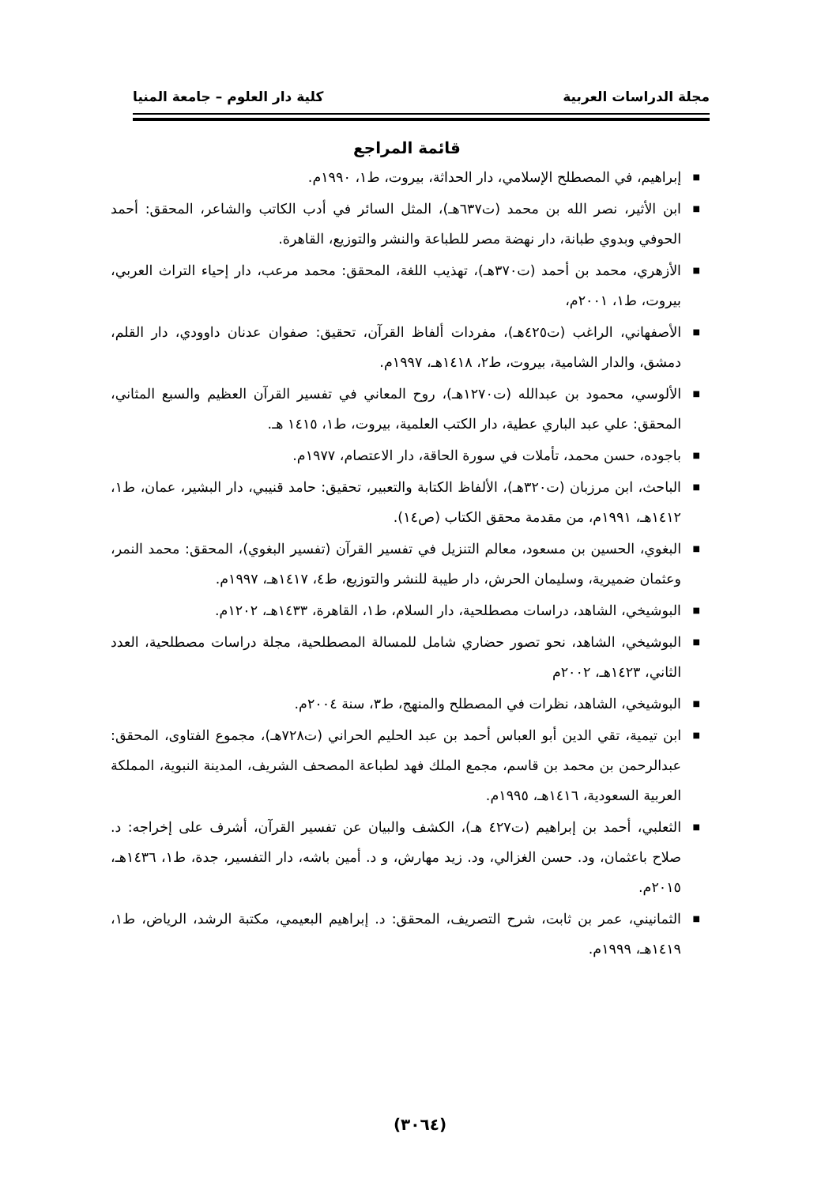مجلة الدراسات العربية كلية دار العلوم – جامعة المنيا
قائمة المراجع
■ إبراهيم، في المصطلح الإسلامي، دار الحداثة، بيروت، ط١، ١٩٩٠م.
■ ابن الأثير، نصر الله بن محمد (ت٦٣٧هـ)، المثل السائر في أدب الكاتب والشاعر، المحقق: أحمد الحوفي وبدوي طبانة، دار نهضة مصر للطباعة والنشر والتوزيع، القاهرة.
■ الأزهري، محمد بن أحمد (ت٣٧٠هـ)، تهذيب اللغة، المحقق: محمد مرعب، دار إحياء التراث العربي، بيروت، ط١، ٢٠٠١م،
■ الأصفهاني، الراغب (ت٤٢٥هـ)، مفردات ألفاظ القرآن، تحقيق: صفوان عدنان داوودي، دار القلم، دمشق، والدار الشامية، بيروت، ط٢، ١٤١٨هـ، ١٩٩٧م.
■ الألوسي، محمود بن عبدالله (ت١٢٧٠هـ)، روح المعاني في تفسير القرآن العظيم والسبع المثاني، المحقق: علي عبد الباري عطية، دار الكتب العلمية، بيروت، ط١، ١٤١٥ هـ.
■ باجوده، حسن محمد، تأملات في سورة الحاقة، دار الاعتصام، ١٩٧٧م.
■ الباحث، ابن مرزبان (ت٣٢٠هـ)، الألفاظ الكتابة والتعبير، تحقيق: حامد قنيبي، دار البشير، عمان، ط١، ١٤١٢هـ، ١٩٩١م، من مقدمة محقق الكتاب (ص١٤).
■ البغوي، الحسين بن مسعود، معالم التنزيل في تفسير القرآن (تفسير البغوي)، المحقق: محمد النمر، وعثمان ضميرية، وسليمان الحرش، دار طيبة للنشر والتوزيع، ط٤، ١٤١٧هـ، ١٩٩٧م.
■ البوشيخي، الشاهد، دراسات مصطلحية، دار السلام، ط١، القاهرة، ١٤٣٣هـ، ١٢٠٢م.
■ البوشيخي، الشاهد، نحو تصور حضاري شامل للمسالة المصطلحية، مجلة دراسات مصطلحية، العدد الثاني، ١٤٢٣هـ، ٢٠٠٢م
■ البوشيخي، الشاهد، نظرات في المصطلح والمنهج، ط٣، سنة ٢٠٠٤م.
■ ابن تيمية، تقي الدين أبو العباس أحمد بن عبد الحليم الحراني (ت٧٢٨هـ)، مجموع الفتاوى، المحقق: عبدالرحمن بن محمد بن قاسم، مجمع الملك فهد لطباعة المصحف الشريف، المدينة النبوية، المملكة العربية السعودية، ١٤١٦هـ، ١٩٩٥م.
■ الثعلبي، أحمد بن إبراهيم (ت٤٢٧ هـ)، الكشف والبيان عن تفسير القرآن، أشرف على إخراجه: د. صلاح باعثمان، ود. حسن الغزالي، ود. زيد مهارش، و د. أمين باشه، دار التفسير، جدة، ط١، ١٤٣٦هـ، ٢٠١٥م.
■ الثمانيني، عمر بن ثابت، شرح التصريف، المحقق: د. إبراهيم البعيمي، مكتبة الرشد، الرياض، ط١، ١٤١٩هـ، ١٩٩٩م.
(٣٠٦٤)